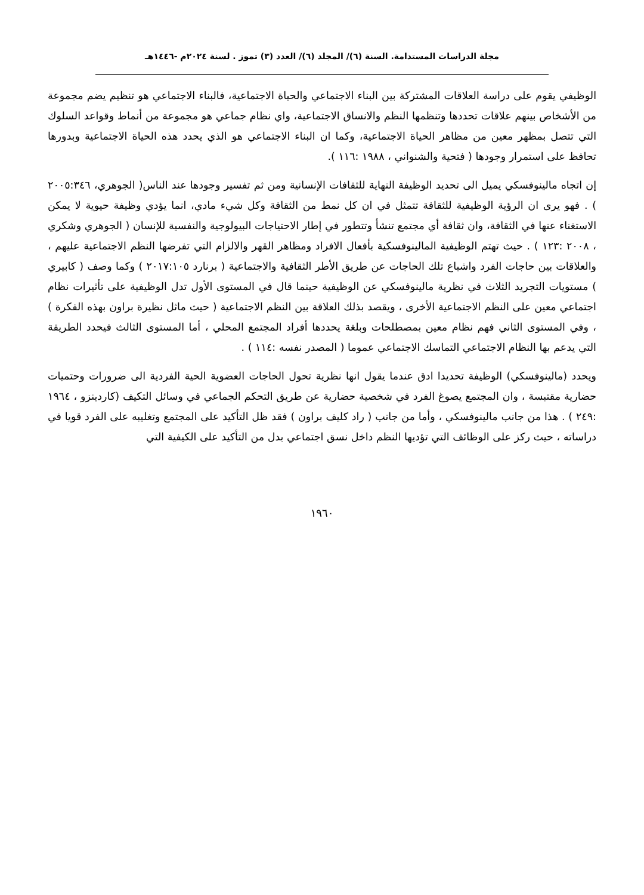مجلة الدراسات المستدامة. السنة (٦)/ المجلد (٦)/ العدد (٣) تموز . لسنة ٢٠٢٤م -١٤٤٦هـ
الوظيفي يقوم على دراسة العلاقات المشتركة بين البناء الاجتماعي والحياة الاجتماعية، فالبناء الاجتماعي هو تنظيم يضم مجموعة من الأشخاص بينهم علاقات تحددها وتنظمها النظم والانساق الاجتماعية، واي نظام جماعي هو مجموعة من أنماط وقواعد السلوك التي تتصل بمظهر معين من مظاهر الحياة الاجتماعية، وكما ان البناء الاجتماعي هو الذي يحدد هذه الحياة الاجتماعية وبدورها تحافظ على استمرار وجودها ( فتحية والشنواني ، ١٩٨٨ :١١٦ ).
إن اتجاه مالينوفسكي يميل الى تحديد الوظيفة النهاية للثقافات الإنسانية ومن ثم تفسير وجودها عند الناس( الجوهري، ٢٠٠٥:٣٤٦ ) . فهو يرى ان الرؤية الوظيفية للثقافة تتمثل في ان كل نمط من الثقافة وكل شيء مادي، انما يؤدي وظيفة حيوية لا يمكن الاستغناء عنها في الثقافة، وان ثقافة أي مجتمع تنشأ وتتطور في إطار الاحتياجات البيولوجية والنفسية للإنسان ( الجوهري وشكري ، ٢٠٠٨ :١٢٣ ) . حيث تهتم الوظيفية المالينوفسكية بأفعال الافراد ومظاهر القهر والالزام التي تفرضها النظم الاجتماعية عليهم ، والعلاقات بين حاجات الفرد واشباع تلك الحاجات عن طريق الأطر الثقافية والاجتماعية ( برنارد ٢٠١٧:١٠٥ ) وكما وصف ( كابيري ) مستويات التجريد الثلاث في نظرية مالينوفسكي عن الوظيفية حينما قال في المستوى الأول تدل الوظيفية على تأثيرات نظام اجتماعي معين على النظم الاجتماعية الأخرى ، ويقصد بذلك العلاقة بين النظم الاجتماعية ( حيث ماثل نظيرة براون بهذه الفكرة ) ، وفي المستوى الثاني فهم نظام معين بمصطلحات وبلغة يحددها أفراد المجتمع المحلي ، أما المستوى الثالث فيحدد الطريقة التي يدعم بها النظام الاجتماعي التماسك الاجتماعي عموما ( المصدر نفسه :١١٤ ) .
ويحدد (مالينوفسكي) الوظيفة تحديدا ادق عندما يقول انها نظرية تحول الحاجات العضوية الحية الفردية الى ضرورات وحتميات حضارية مقتبسة ، وان المجتمع يصوغ الفرد في شخصية حضارية عن طريق التحكم الجماعي في وسائل التكيف (كاردينزو ، ١٩٦٤ :٢٤٩ ) . هذا من جانب مالينوفسكي ، وأما من جانب ( راد كليف براون ) فقد ظل التأكيد على المجتمع وتغليبه على الفرد قويا في دراساته ، حيث ركز على الوظائف التي تؤديها النظم داخل نسق اجتماعي بدل من التأكيد على الكيفية التي
١٩٦٠